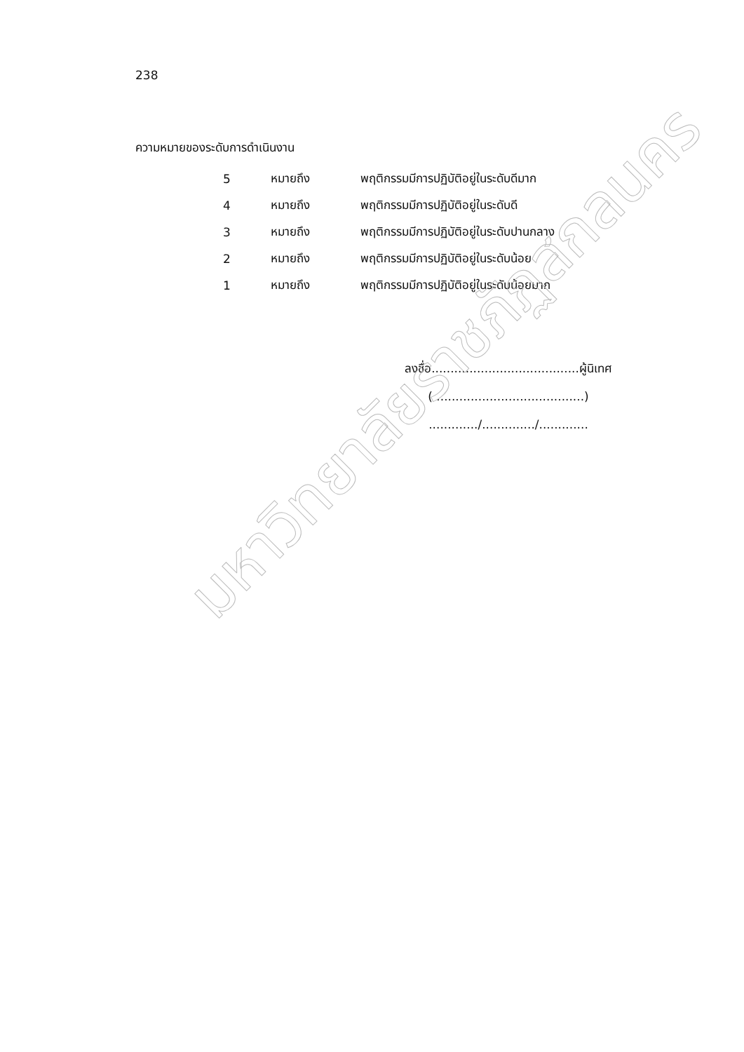238
ความหมายของระดับการดำเนินงาน
5 หมายถึง พฤติกรรมมีการปฏิบัติอยู่ในระดับดีมาก
4 หมายถึง พฤติกรรมมีการปฏิบัติอยู่ในระดับดี
3 หมายถึง พฤติกรรมมีการปฏิบัติอยู่ในระดับปานกลาง
2 หมายถึง พฤติกรรมมีการปฏิบัติอยู่ในระดับน้อย
1 หมายถึง พฤติกรรมมีการปฏิบัติอยู่ในระดับน้อยมาก
ลงชื่อ.......................................ผู้นิเทศ
( .......................................)
............./............../.............
มหาวิทยาลัยราชภัฏสกลนคร